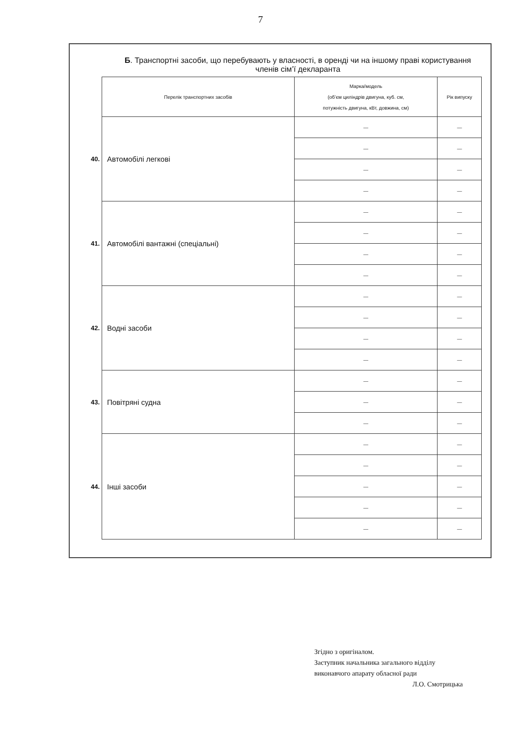7
Б. Транспортні засоби, що перебувають у власності, в оренді чи на іншому праві користування членів сім’ї декларанта
| | Перелік транспортних засобів | Марка/модель (об’єм циліндрів двигуна, куб. см, потужність двигуна, кВт, довжина, см) | Рік випуску |
| 40. | Автомобілі легкові | — | — |
| | | — | — |
| | | — | — |
| | | — | — |
| 41. | Автомобілі вантажні (спеціальні) | — | — |
| | | — | — |
| | | — | — |
| | | — | — |
| 42. | Водні засоби | — | — |
| | | — | — |
| | | — | — |
| | | — | — |
| 43. | Повітряні судна | — | — |
| | | — | — |
| | | — | — |
| 44. | Інші засоби | — | — |
| | | — | — |
| | | — | — |
| | | — | — |
| | | — | — |
Згідно з оригіналом.
Заступник начальника загального відділу
виконавчого апарату обласної ради
Л.О. Смотрицька